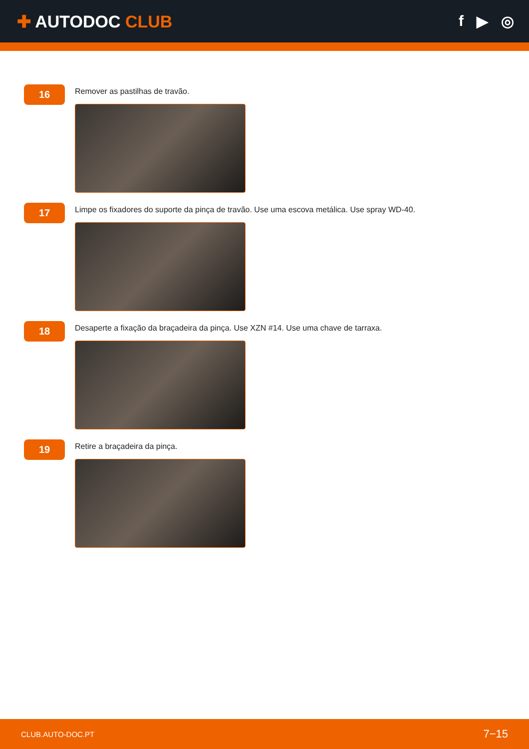✚ AUTODOC CLUB f ▶ ◎
16
Remover as pastilhas de travão.
17
Limpe os fixadores do suporte da pinça de travão. Use uma escova metálica. Use spray WD-40.
18
Desaperte a fixação da braçadeira da pinça. Use XZN #14. Use uma chave de tarraxa.
19
Retire a braçadeira da pinça.
CLUB.AUTO-DOC.PT 7−15